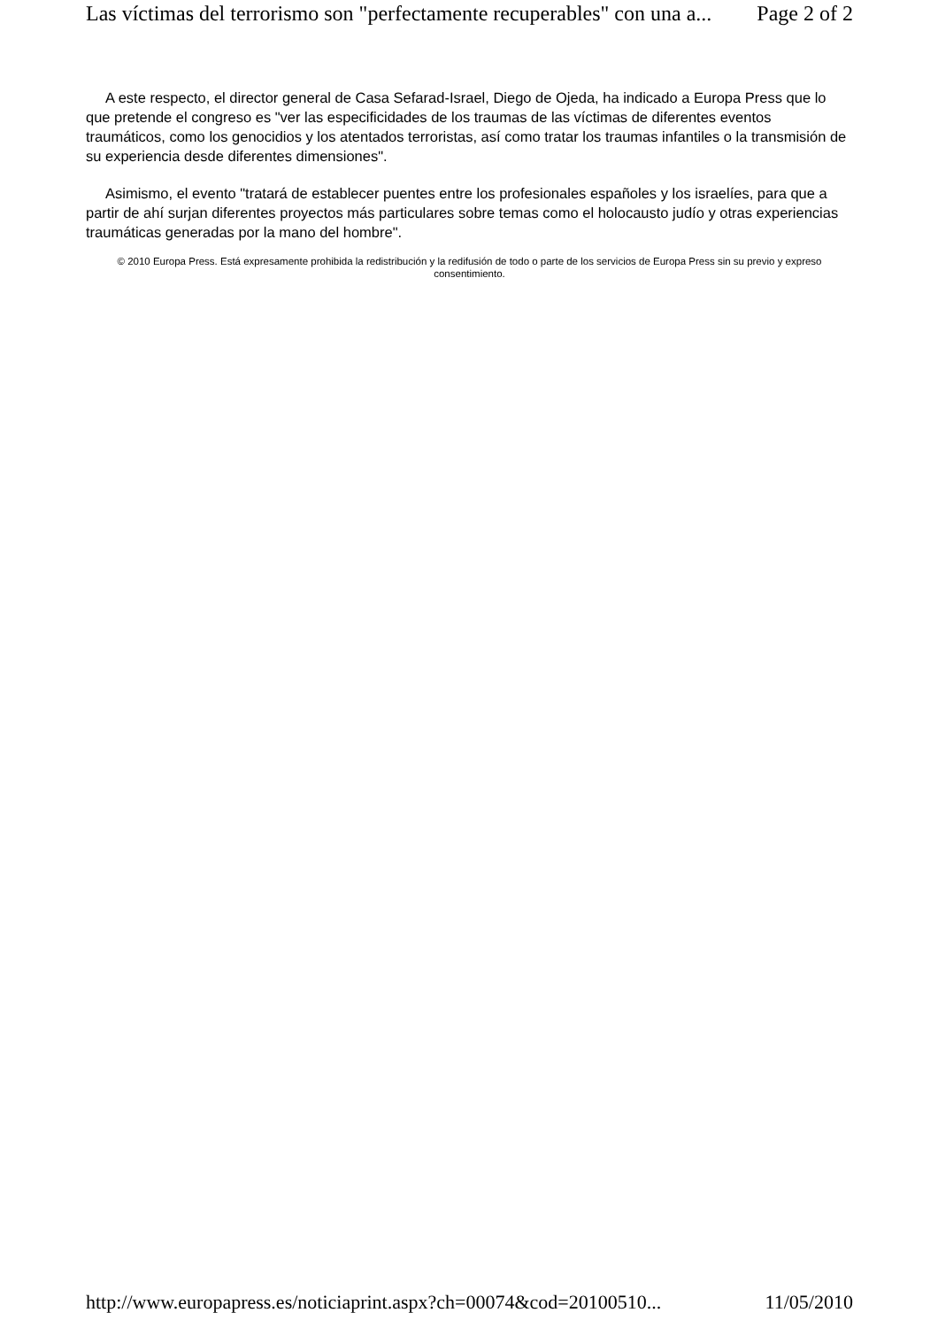Las víctimas del terrorismo son "perfectamente recuperables" con una a... Page 2 of 2
A este respecto, el director general de Casa Sefarad-Israel, Diego de Ojeda, ha indicado a Europa Press que lo que pretende el congreso es "ver las especificidades de los traumas de las víctimas de diferentes eventos traumáticos, como los genocidios y los atentados terroristas, así como tratar los traumas infantiles o la transmisión de su experiencia desde diferentes dimensiones".
Asimismo, el evento "tratará de establecer puentes entre los profesionales españoles y los israelíes, para que a partir de ahí surjan diferentes proyectos más particulares sobre temas como el holocausto judío y otras experiencias traumáticas generadas por la mano del hombre".
© 2010 Europa Press. Está expresamente prohibida la redistribución y la redifusión de todo o parte de los servicios de Europa Press sin su previo y expreso consentimiento.
http://www.europapress.es/noticiaprint.aspx?ch=00074&cod=20100510... 11/05/2010